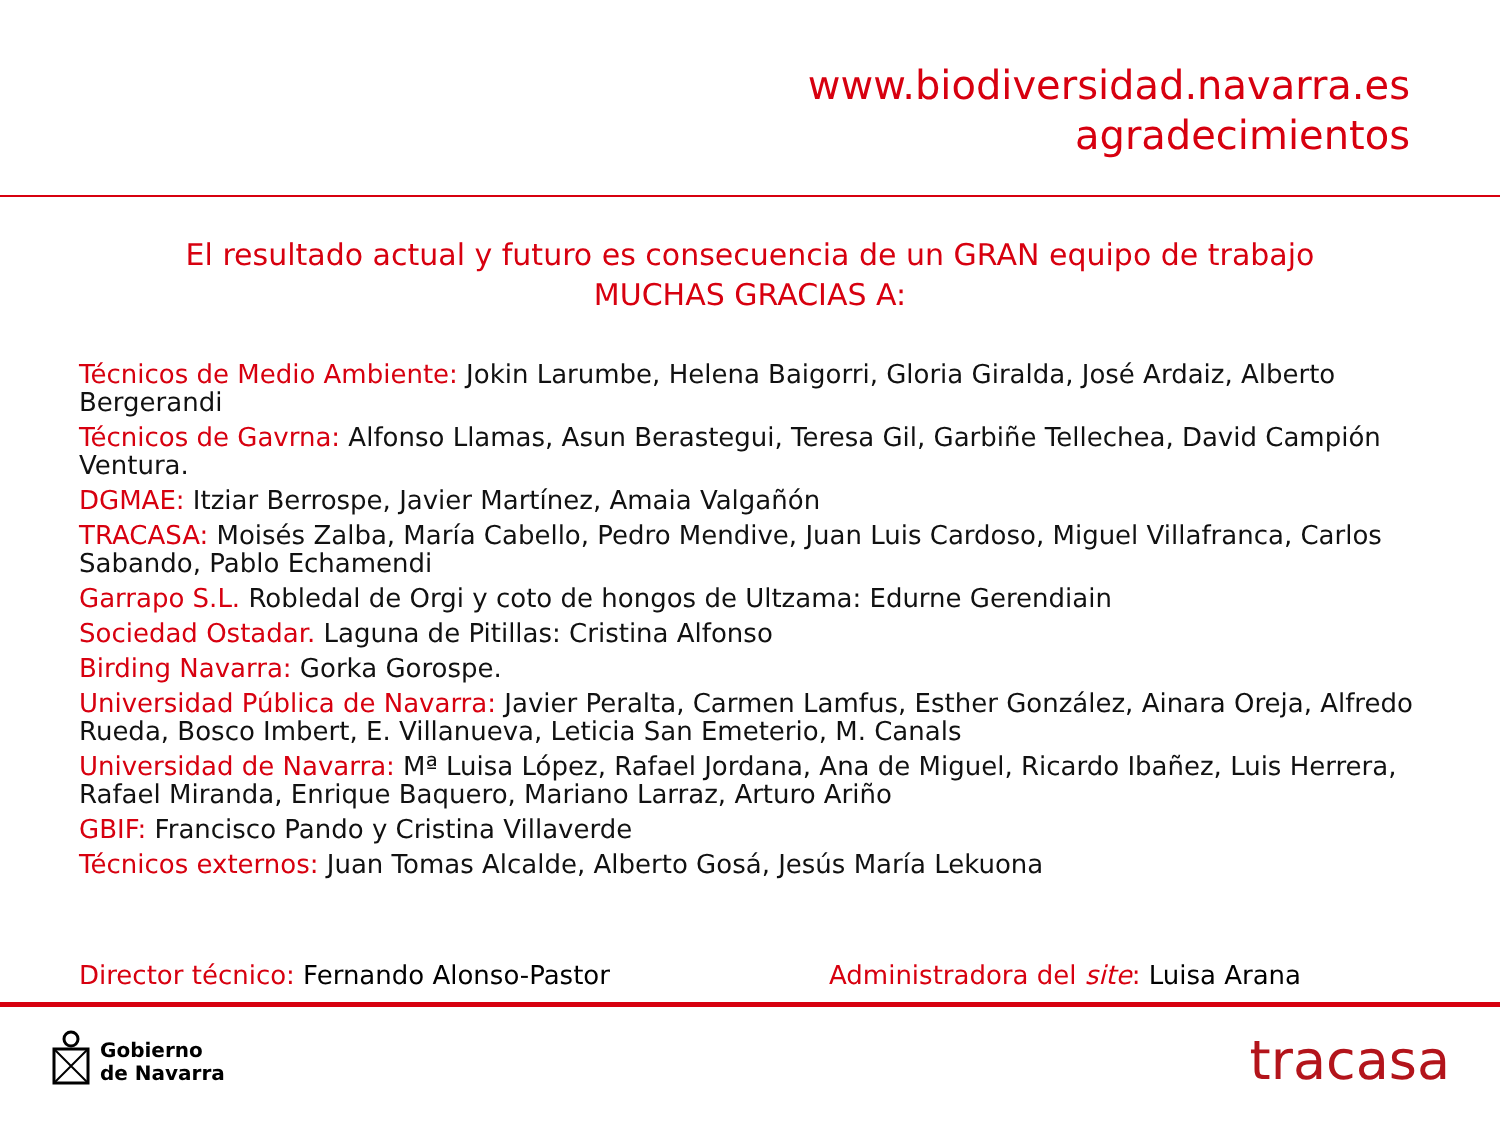www.biodiversidad.navarra.es
agradecimientos
El resultado actual y futuro es consecuencia de un GRAN equipo de trabajo
MUCHAS GRACIAS A:
Técnicos de Medio Ambiente: Jokin Larumbe, Helena Baigorri, Gloria Giralda, José Ardaiz, Alberto Bergerandi
Técnicos de Gavrna: Alfonso Llamas, Asun Berastegui, Teresa Gil, Garbiñe Tellechea, David Campión Ventura.
DGMAE: Itziar Berrospe, Javier Martínez, Amaia Valgañón
TRACASA: Moisés Zalba, María Cabello, Pedro Mendive, Juan Luis Cardoso, Miguel Villafranca, Carlos Sabando, Pablo Echamendi
Garrapo S.L. Robledal de Orgi y coto de hongos de Ultzama: Edurne Gerendiain
Sociedad Ostadar. Laguna de Pitillas: Cristina Alfonso
Birding Navarra: Gorka Gorospe.
Universidad Pública de Navarra: Javier Peralta, Carmen Lamfus, Esther González, Ainara Oreja, Alfredo Rueda, Bosco Imbert, E. Villanueva, Leticia San Emeterio, M. Canals
Universidad de Navarra: Mª Luisa López, Rafael Jordana, Ana de Miguel, Ricardo Ibañez, Luis Herrera, Rafael Miranda, Enrique Baquero, Mariano Larraz, Arturo Ariño
GBIF: Francisco Pando y Cristina Villaverde
Técnicos externos: Juan Tomas Alcalde, Alberto Gosá, Jesús María Lekuona
Director técnico: Fernando Alonso-Pastor Administradora del site: Luisa Arana
Gobierno
de Navarra
tracasa